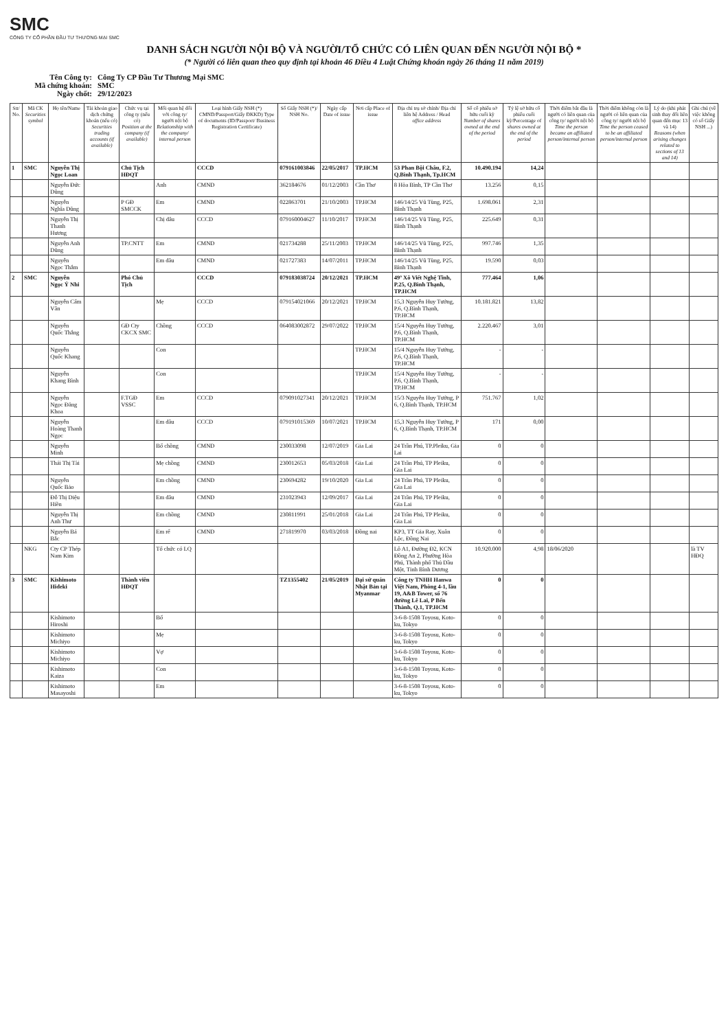SMC
CÔNG TY CỔ PHẦN ĐẦU TƯ THƯƠNG MẠI SMC
DANH SÁCH NGƯỜI NỘI BỘ VÀ NGƯỜI/TỔ CHỨC CÓ LIÊN QUAN ĐẾN NGƯỜI NỘI BỘ *
(* Người có liên quan theo quy định tại khoản 46 Điều 4 Luật Chứng khoán ngày 26 tháng 11 năm 2019)
Tên Công ty: Công Ty CP Đầu Tư Thương Mại SMC
Mã chứng khoán: SMC
Ngày chốt: 29/12/2023
| Stt/ No. | Mã CK Securities symbol | Họ tên/Name | Tài khoản giao dịch chứng khoán (nếu có) Securities trading accounts (if available) | Chức vụ tại công ty (nếu có) Position at the company (if available) | Mối quan hệ đối với công ty/ người nội bộ Relationship with the company/ internal person | Loại hình Giấy NSH (*) CMND/Passport/Giấy ĐKKD) Type of documents (ID/Passport/ Business Registration Certificate) | Số Giấy NSH (*)/ NSH No. | Ngày cấp Date of issue | Nơi cấp Place of issue | Địa chỉ trụ sở chính/ Địa chỉ liên hệ Address / Head office address | Số cổ phiếu sở hữu cuối kỳ Number of shares owned at the end of the period | Tỷ lệ sở hữu cổ phiếu cuối kỳ/Percentage of shares owned at the end of the period | Thời điểm bắt đầu là người có liên quan của công ty/ người nội bộ Time the person became an affiliated person/internal person | Thời điểm không còn là người có liên quan của công ty/ người nội bộ Time the person ceased to be an affiliated person/internal person | Lý do (khi phát sinh thay đổi liên quan đến mục 13 và 14) Reasons (when arising changes related to sections of 13 and 14) | Ghi chú (về việc không có số Giấy NSH ...) |
| --- | --- | --- | --- | --- | --- | --- | --- | --- | --- | --- | --- | --- | --- | --- | --- | --- |
| 1 | SMC | Nguyễn Thị Ngọc Loan | | Chủ Tịch HĐQT | | CCCD | 079161003846 | 22/05/2017 | TP.HCM | 53 Phan Bội Châu, F.2, Q.Bình Thạnh, Tp.HCM | 10.490.194 | 14,24 | | | | |
| | | Nguyễn Đức Dũng | | | Anh | CMND | 362184676 | 01/12/2003 | Cần Thơ | 8 Hòa Bình, TP Cần Thơ | 13.256 | 0,15 | | | | |
| | | Nguyễn Nghĩa Dũng | | P GĐ SMCCK | Em | CMND | 022863701 | 21/10/2003 | TP.HCM | 146/14/25 Vũ Tùng, P25, Bình Thạnh | 1.698.061 | 2,31 | | | | |
| | | Nguyễn Thị Thanh Hương | | | Chị dâu | CCCD | 079160004627 | 11/10/2017 | TP.HCM | 146/14/25 Vũ Tùng, P25, Bình Thạnh | 225.649 | 0,31 | | | | |
| | | Nguyễn Anh Dũng | | TP.CNTT | Em | CMND | 021734288 | 25/11/2003 | TP.HCM | 146/14/25 Vũ Tùng, P25, Bình Thạnh | 997.746 | 1,35 | | | | |
| | | Nguyễn Ngọc Thắm | | | Em dâu | CMND | 021727383 | 14/07/2011 | TP.HCM | 146/14/25 Vũ Tùng, P25, Bình Thạnh | 19.590 | 0,03 | | | | |
| 2 | SMC | Nguyễn Ngọc Ý Nhi | | Phó Chủ Tịch | | CCCD | 079183038724 | 20/12/2021 | TP.HCM | 49º Xô Viết Nghệ Tĩnh, P.25, Q.Bình Thạnh, TP.HCM | 777.464 | 1,06 | | | | |
| | | Nguyễn Cẩm Vân | | | Mẹ | CCCD | 079154021066 | 20/12/2021 | TP.HCM | 15,3 Nguyễn Huy Tưởng, P.6, Q.Bình Thạnh, TP.HCM | 10.181.821 | 13,82 | | | | |
| | | Nguyễn Quốc Thắng | | GĐ Cty CKCX SMC | Chồng | CCCD | 064083002872 | 29/07/2022 | TP.HCM | 15/4 Nguyễn Huy Tưởng, P.6, Q.Bình Thạnh, TP.HCM | 2.220.467 | 3,01 | | | | |
| | | Nguyễn Quốc Khang | | | Con | | | | TP.HCM | 15/4 Nguyễn Huy Tưởng, P.6, Q.Bình Thạnh, TP.HCM | - | - | | | | |
| | | Nguyễn Khang Bình | | | Con | | | | TP.HCM | 15/4 Nguyễn Huy Tưởng, P.6, Q.Bình Thạnh, TP.HCM | - | - | | | | |
| | | Nguyễn Ngọc Đăng Khoa | | F.TGĐ VSSC | Em | CCCD | 079091027341 | 20/12/2021 | TP.HCM | 15/3 Nguyễn Huy Tưởng, P 6, Q.Bình Thạnh, TP.HCM | 751.767 | 1,02 | | | | |
| | | Nguyễn Hoàng Thanh Ngọc | | | Em dâu | CCCD | 079191015369 | 10/07/2021 | TP.HCM | 15,3 Nguyễn Huy Tưởng, P 6, Q.Bình Thạnh, TP.HCM | 171 | 0,00 | | | | |
| | | Nguyễn Minh | | | Bố chồng | CMND | 230033098 | 12/07/2019 | Gia Lai | 24 Trần Phú, TP.Pleiku, Gia Lai | 0 | 0 | | | | |
| | | Thái Thị Tài | | | Mẹ chồng | CMND | 230012653 | 05/03/2018 | Gia Lai | 24 Trần Phú, TP Pleiku, Gia Lai | 0 | 0 | | | | |
| | | Nguyễn Quốc Bảo | | | Em chồng | CMND | 230694282 | 19/10/2020 | Gia Lai | 24 Trần Phú, TP Pleiku, Gia Lai | 0 | 0 | | | | |
| | | Đỗ Thị Diệu Hiền | | | Em dâu | CMND | 231023943 | 12/09/2017 | Gia Lai | 24 Trần Phú, TP Pleiku, Gia Lai | 0 | 0 | | | | |
| | | Nguyễn Thị Anh Thư | | | Em chồng | CMND | 230811991 | 25/01/2018 | Gia Lai | 24 Trần Phú, TP Pleiku, Gia Lai | 0 | 0 | | | | |
| | | Nguyễn Bá Bắc | | | Em rể | CMND | 271819970 | 03/03/2018 | Đồng nai | KP3, TT Gia Ray, Xuân Lộc, Đồng Nai | 0 | 0 | | | | |
| | NKG | Cty CP Thép Nam Kim | | | Tổ chức có LQ | | | | | Lô A1, Đường Đ2, KCN Đồng An 2, Phường Hòa Phú, Thành phố Thủ Dầu Một, Tỉnh Bình Dương | 10.920.000 | 4,98 | 18/06/2020 | | | là TV HĐQ |
| 3 | SMC | Kishimoto Hideki | | Thành viên HĐQT | | | TZ1355402 | 21/05/2019 | Đại sứ quán Nhật Bản tại Myanmar | Công ty TNHH Hanwa Việt Nam, Phòng 4-1, lầu 19, A&B Tower, số 76 đường Lê Lai, P Bến Thành, Q.1, TP.HCM | 0 | 0 | | | | |
| | | Kishimoto Hiroshi | | | Bố | | | | | 3-6-8-1508 Toyosu, Koto-ku, Tokyo | 0 | 0 | | | | |
| | | Kishimoto Michiyo | | | Mẹ | | | | | 3-6-8-1508 Toyosu, Koto-ku, Tokyo | 0 | 0 | | | | |
| | | Kishimoto Michiyo | | | Vợ | | | | | 3-6-8-1508 Toyosu, Koto-ku, Tokyo | 0 | 0 | | | | |
| | | Kishimoto Kaiza | | | Con | | | | | 3-6-8-1508 Toyosu, Koto-ku, Tokyo | 0 | 0 | | | | |
| | | Kishimoto Masayoshi | | | Em | | | | | 3-6-8-1508 Toyosu, Koto-ku, Tokyo | 0 | 0 | | | | |